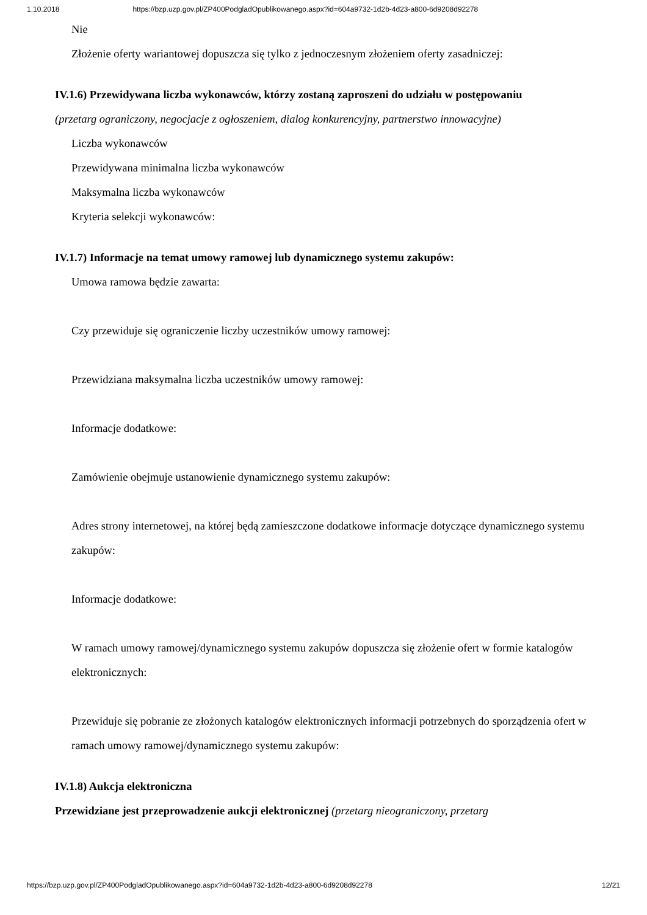1.10.2018 https://bzp.uzp.gov.pl/ZP400PodgladOpublikowanego.aspx?id=604a9732-1d2b-4d23-a800-6d9208d92278
Nie
Złożenie oferty wariantowej dopuszcza się tylko z jednoczesnym złożeniem oferty zasadniczej:
IV.1.6) Przewidywana liczba wykonawców, którzy zostaną zaproszeni do udziału w postępowaniu
(przetarg ograniczony, negocjacje z ogłoszeniem, dialog konkurencyjny, partnerstwo innowacyjne)
Liczba wykonawców
Przewidywana minimalna liczba wykonawców
Maksymalna liczba wykonawców
Kryteria selekcji wykonawców:
IV.1.7) Informacje na temat umowy ramowej lub dynamicznego systemu zakupów:
Umowa ramowa będzie zawarta:
Czy przewiduje się ograniczenie liczby uczestników umowy ramowej:
Przewidziana maksymalna liczba uczestników umowy ramowej:
Informacje dodatkowe:
Zamówienie obejmuje ustanowienie dynamicznego systemu zakupów:
Adres strony internetowej, na której będą zamieszczone dodatkowe informacje dotyczące dynamicznego systemu zakupów:
Informacje dodatkowe:
W ramach umowy ramowej/dynamicznego systemu zakupów dopuszcza się złożenie ofert w formie katalogów elektronicznych:
Przewiduje się pobranie ze złożonych katalogów elektronicznych informacji potrzebnych do sporządzenia ofert w ramach umowy ramowej/dynamicznego systemu zakupów:
IV.1.8) Aukcja elektroniczna
Przewidziane jest przeprowadzenie aukcji elektronicznej (przetarg nieograniczony, przetarg
https://bzp.uzp.gov.pl/ZP400PodgladOpublikowanego.aspx?id=604a9732-1d2b-4d23-a800-6d9208d92278 12/21